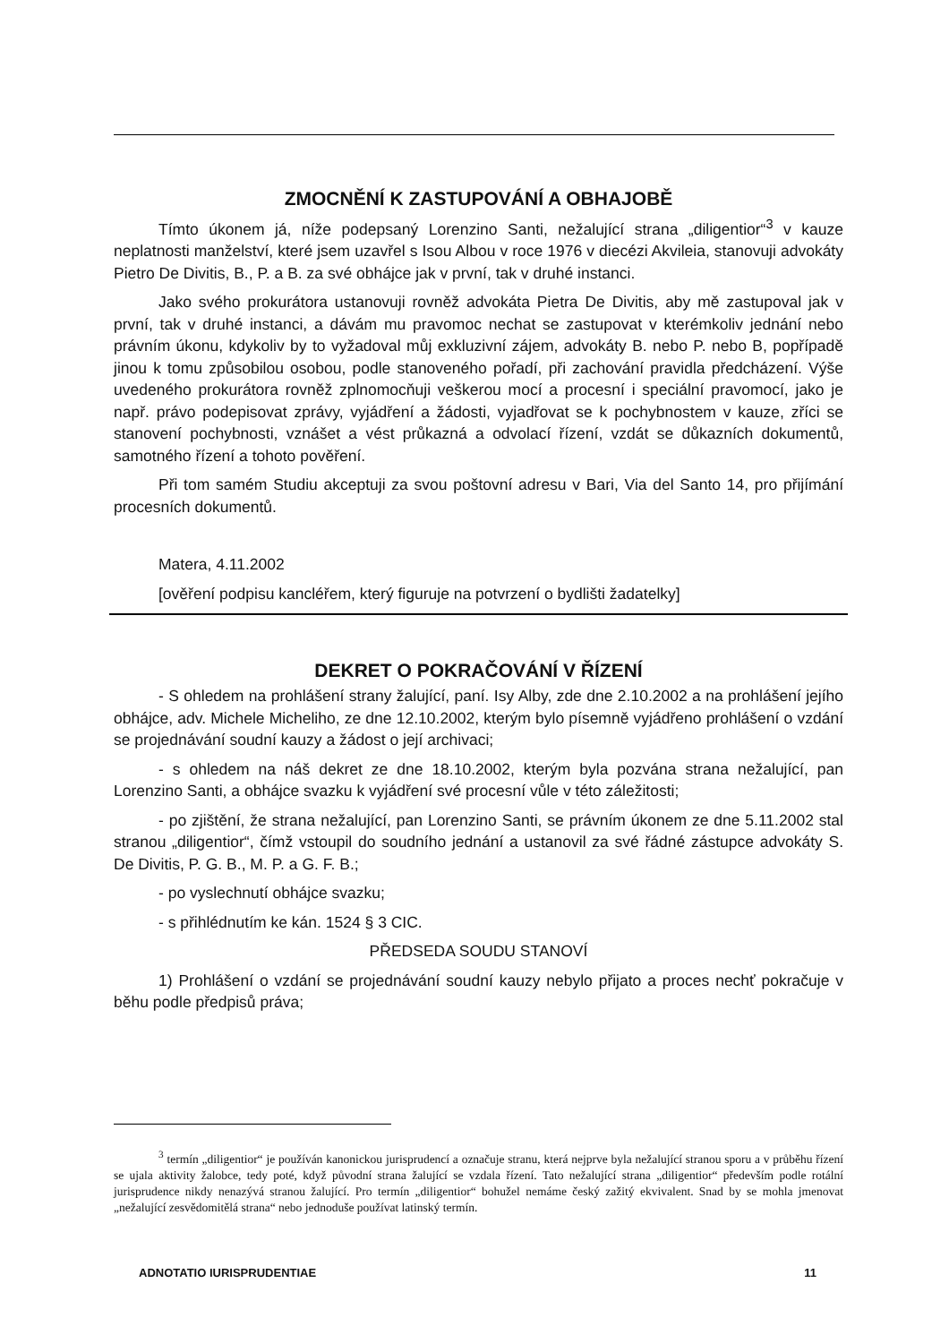ZMOCNĚNÍ K ZASTUPOVÁNÍ A OBHAJOBĚ
Tímto úkonem já, níže podepsaný Lorenzino Santi, nežalující strana „diligentior“<sup>3</sup> v kauze neplatnosti manželství, které jsem uzavřel s Isou Albou v roce 1976 v diecézi Akvileia, stanovuji advokáty Pietro De Divitis, B., P. a B. za své obhájce jak v první, tak v druhé instanci.
Jako svého prokurátora ustanovuji rovněž advokáta Pietra De Divitis, aby mě zastupoval jak v první, tak v druhé instanci, a dávám mu pravomoc nechat se zastupovat v kterémkoliv jednání nebo právním úkonu, kdykoliv by to vyžadoval můj exkluzivní zájem, advokáty B. nebo P. nebo B, popřípadě jinou k tomu způsobilou osobou, podle stanoveného pořadí, při zachování pravidla předcházení. Výše uvedeného prokurátora rovněž zplnomocňuji veškerou mocí a procesní i speciální pravomocí, jako je např. právo podepisovat zprávy, vyjádření a žádosti, vyjadřovat se k pochybnostem v kauze, zříci se stanovení pochybnosti, vznášet a vést průkazná a odvolací řízení, vzdát se důkazních dokumentů, samotného řízení a tohoto pověření.
Při tom samém Studiu akceptuji za svou poštovní adresu v Bari, Via del Santo 14, pro přijímání procesních dokumentů.
Matera, 4.11.2002
[ověření podpisu kancléřem, který figuruje na potvrzení o bydlišti žadatelky]
DEKRET O POKRAČOVÁNÍ V ŘÍZENÍ
- S ohledem na prohlášení strany žalující, paní. Isy Alby, zde dne 2.10.2002 a na prohlášení jejího obhájce, adv. Michele Micheliho, ze dne 12.10.2002, kterým bylo písemně vyjádřeno prohlášení o vzdání se projednávání soudní kauzy a žádost o její archivaci;
- s ohledem na náš dekret ze dne 18.10.2002, kterým byla pozvána strana nežalující, pan Lorenzino Santi, a obhájce svazku k vyjádření své procesní vůle v této záležitosti;
- po zjištění, že strana nežalující, pan Lorenzino Santi, se právním úkonem ze dne 5.11.2002 stal stranou „diligentior“, čímž vstoupil do soudního jednání a ustanovil za své řádné zástupce advokáty S. De Divitis, P. G. B., M. P. a G. F. B.;
- po vyslechnutí obhájce svazku;
- s přihlédnutím ke kán. 1524 § 3 CIC.
PŘEDSEDA SOUDU STANOVÍ
1) Prohlášení o vzdání se projednávání soudní kauzy nebylo přijato a proces nechť pokračuje v běhu podle předpisů práva;
<sup>3</sup> termín „diligentior“ je používán kanonickou jurisprudencí a označuje stranu, která nejprve byla nežalující stranou sporu a v průběhu řízení se ujala aktivity žalobce, tedy poté, když původní strana žalující se vzdala řízení. Tato nežalující strana „diligentior“ především podle rotální jurisprudence nikdy nenazývá stranou žalující. Pro termín „diligentior“ bohužel nemáme český zažitý ekvivalent. Snad by se mohla jmenovat „nežalující zesvědomitělá strana“ nebo jednoduše používat latinský termín.
ADNOTATIO IURISPRUDENTIAE 11